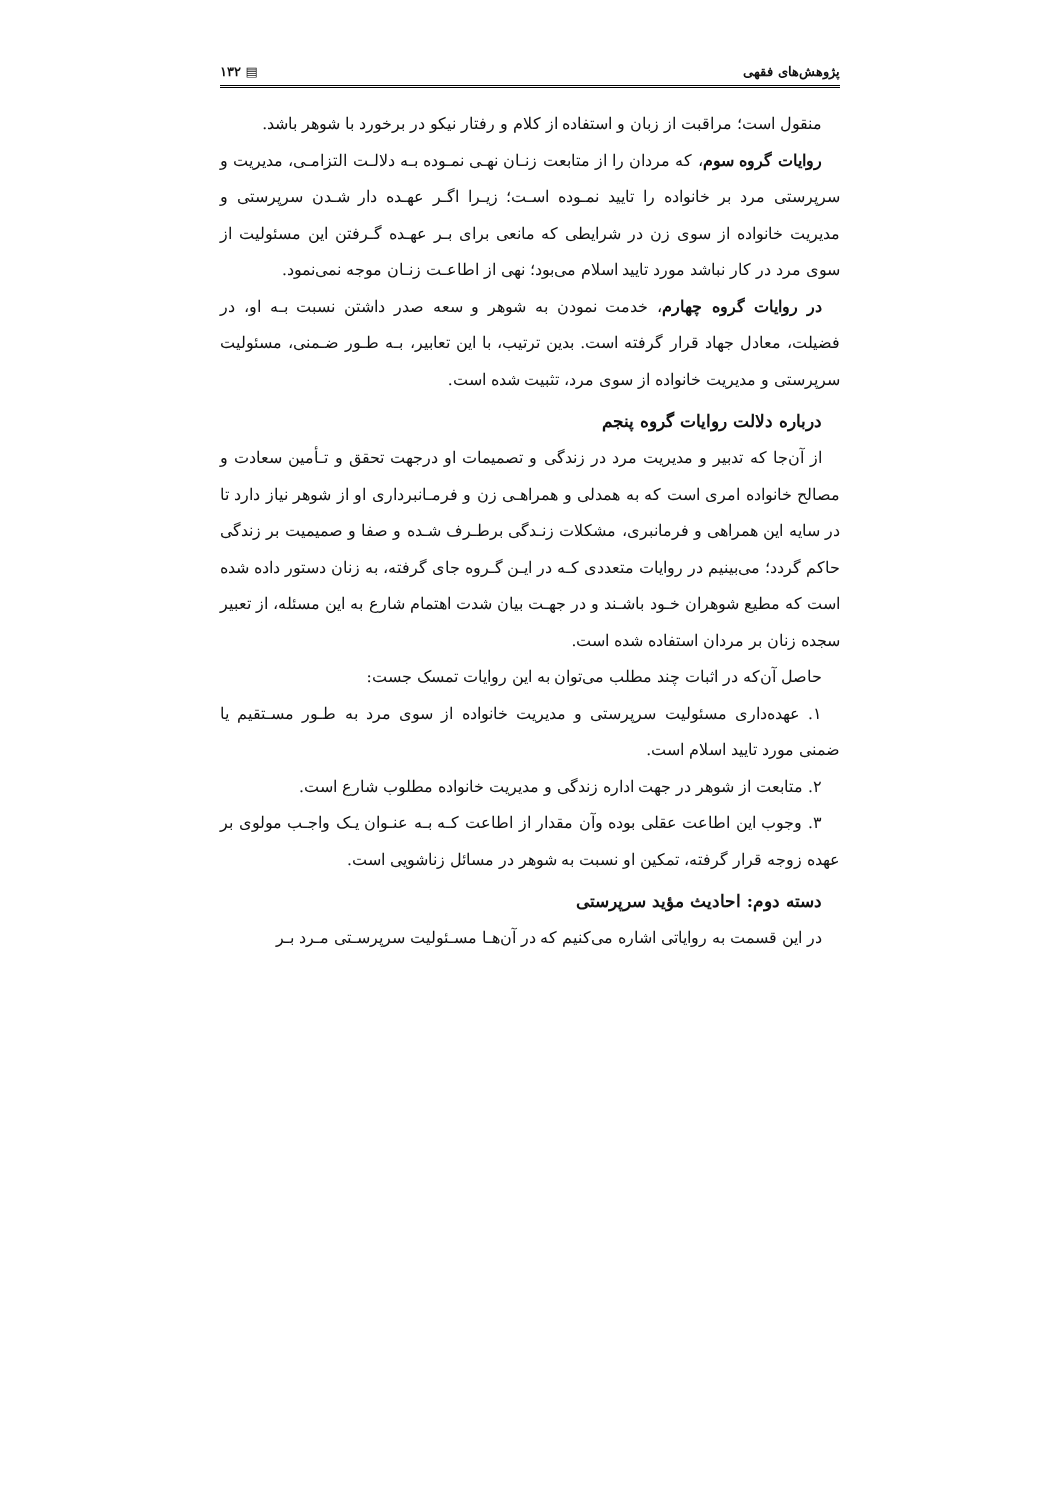پژوهش‌های فقهی ▤ ۱۳۲
منقول است؛ مراقبت از زبان و استفاده از کلام و رفتار نیکو در برخورد با شوهر باشد.
روایات گروه سوم، که مردان را از متابعت زنـان نهـی نمـوده بـه دلالـت التزامـی، مدیریت و سرپرستی مرد بر خانواده را تایید نمـوده اسـت؛ زیـرا اگـر عهـده دار شـدن سرپرستی و مدیریت خانواده از سوی زن در شرایطی که مانعی برای بـر عهـده گـرفتن این مسئولیت از سوی مرد در کار نباشد مورد تایید اسلام می‌بود؛ نهی از اطاعـت زنـان موجه نمی‌نمود.
در روایات گروه چهارم، خدمت نمودن به شوهر و سعه صدر داشتن نسبت بـه او، در فضیلت، معادل جهاد قرار گرفته است. بدین ترتیب، با این تعابیر، بـه طـور ضـمنی، مسئولیت سرپرستی و مدیریت خانواده از سوی مرد، تثبیت شده است.
درباره دلالت روایات گروه پنجم
از آن‌جا که تدبیر و مدیریت مرد در زندگی و تصمیمات او درجهت تحقق و تـأمین سعادت و مصالح خانواده امری است که به همدلی و همراهـی زن و فرمـانبرداری او از شوهر نیاز دارد تا در سایه این همراهی و فرمانبری، مشکلات زنـدگی برطـرف شـده و صفا و صمیمیت بر زندگی حاکم گردد؛ می‌بینیم در روایات متعددی کـه در ایـن گـروه جای گرفته، به زنان دستور داده شده است که مطیع شوهران خـود باشـند و در جهـت بیان شدت اهتمام شارع به این مسئله، از تعبیر سجده زنان بر مردان استفاده شده است.
حاصل آن‌که در اثبات چند مطلب می‌توان به این روایات تمسک جست:
۱. عهده‌داری مسئولیت سرپرستی و مدیریت خانواده از سوی مرد به طـور مسـتقیم یا ضمنی مورد تایید اسلام است.
۲. متابعت از شوهر در جهت اداره زندگی و مدیریت خانواده مطلوب شارع است.
۳. وجوب این اطاعت عقلی بوده وآن مقدار از اطاعت کـه بـه عنـوان یـک واجـب مولوی بر عهده زوجه قرار گرفته، تمکین او نسبت به شوهر در مسائل زناشویی است.
دسته دوم: احادیث مؤید سرپرستی
در این قسمت به روایاتی اشاره می‌کنیم که در آن‌هـا مسـئولیت سرپرسـتی مـرد بـر